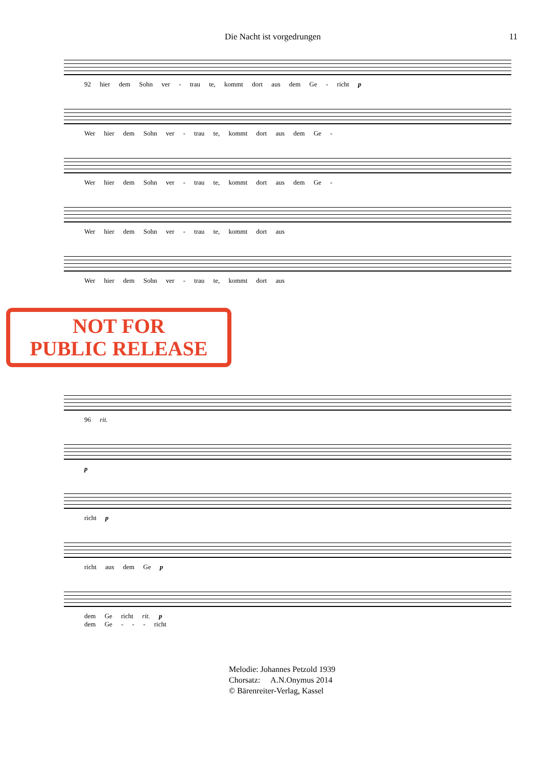Die Nacht ist vorgedrungen 11
92 hier dem Sohn ver - trau te, kommt dort aus dem Ge - richt p
Wer hier dem Sohn ver - trau te, kommt dort aus dem Ge -
Wer hier dem Sohn ver - trau te, kommt dort aus dem Ge -
Wer hier dem Sohn ver - trau te, kommt dort aus
Wer hier dem Sohn ver - trau te, kommt dort aus
NOT FOR
PUBLIC RELEASE
96 rit.
p
richt p
richt aus dem Ge p
dem Ge richt rit. p
dem Ge - - - richt
Melodie: Johannes Petzold 1939
Chorsatz: A.N.Onymus 2014
© Bärenreiter-Verlag, Kassel